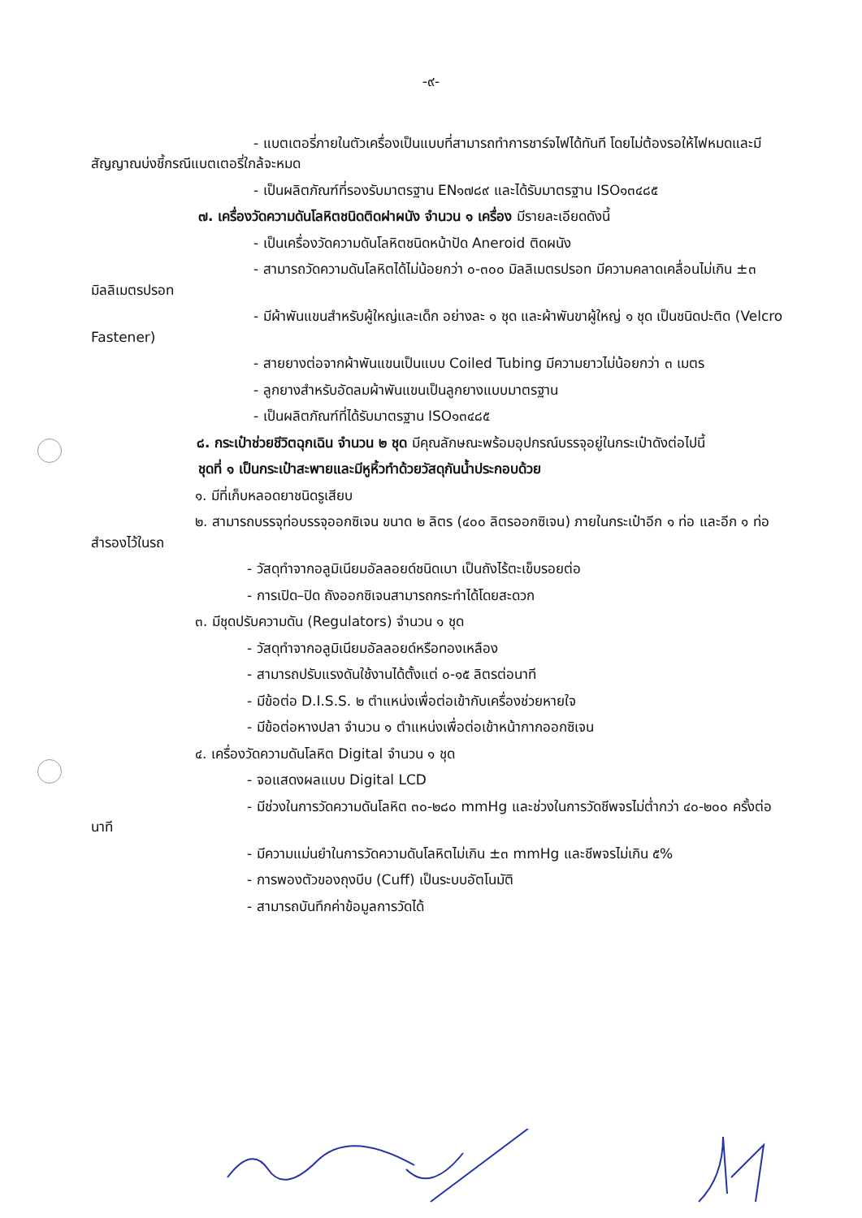-๙-
- แบตเตอรี่ภายในตัวเครื่องเป็นแบบที่สามารถทำการชาร์จไฟได้ทันที โดยไม่ต้องรอให้ไฟหมดและมีสัญญาณบ่งชี้กรณีแบตเตอรี่ใกล้จะหมด
- เป็นผลิตภัณฑ์ที่รองรับมาตรฐาน EN๑๗๘๙ และได้รับมาตรฐาน ISO๑๓๔๘๕
๗. เครื่องวัดความดันโลหิตชนิดติดฝาผนัง จำนวน ๑ เครื่อง มีรายละเอียดดังนี้
- เป็นเครื่องวัดความดันโลหิตชนิดหน้าปัด Aneroid ติดผนัง
- สามารถวัดความดันโลหิตได้ไม่น้อยกว่า ๐-๓๐๐ มิลลิเมตรปรอท มีความคลาดเคลื่อนไม่เกิน ±๓ มิลลิเมตรปรอท
- มีผ้าพันแขนสำหรับผู้ใหญ่และเด็ก อย่างละ ๑ ชุด และผ้าพันขาผู้ใหญ่ ๑ ชุด เป็นชนิดปะติด (Velcro Fastener)
- สายยางต่อจากผ้าพันแขนเป็นแบบ Coiled Tubing มีความยาวไม่น้อยกว่า ๓ เมตร
- ลูกยางสำหรับอัดลมผ้าพันแขนเป็นลูกยางแบบมาตรฐาน
- เป็นผลิตภัณฑ์ที่ได้รับมาตรฐาน ISO๑๓๔๘๕
๘. กระเป๋าช่วยชีวิตฉุกเฉิน จำนวน ๒ ชุด มีคุณลักษณะพร้อมอุปกรณ์บรรจุอยู่ในกระเป๋าดังต่อไปนี้
ชุดที่ ๑ เป็นกระเป๋าสะพายและมีหูหิ้วทำด้วยวัสดุกันน้ำประกอบด้วย
๑. มีที่เก็บหลอดยาชนิดรูเสียบ
๒. สามารถบรรจุท่อบรรจุออกซิเจน ขนาด ๒ ลิตร (๔๐๐ ลิตรออกซิเจน) ภายในกระเป๋าอีก ๑ ท่อ และอีก ๑ ท่อ สำรองไว้ในรถ
- วัสดุทำจากอลูมิเนียมอัลลอยด์ชนิดเบา เป็นถังไร้ตะเข็บรอยต่อ
- การเปิด–ปิด ถังออกซิเจนสามารถกระทำได้โดยสะดวก
๓. มีชุดปรับความดัน (Regulators) จำนวน ๑ ชุด
- วัสดุทำจากอลูมิเนียมอัลลอยด์หรือทองเหลือง
- สามารถปรับแรงดันใช้งานได้ตั้งแต่ ๐-๑๕ ลิตรต่อนาที
- มีข้อต่อ D.I.S.S. ๒ ตำแหน่งเพื่อต่อเข้ากับเครื่องช่วยหายใจ
- มีข้อต่อหางปลา จำนวน ๑ ตำแหน่งเพื่อต่อเข้าหน้ากากออกซิเจน
๔. เครื่องวัดความดันโลหิต Digital จำนวน ๑ ชุด
- จอแสดงผลแบบ Digital LCD
- มีช่วงในการวัดความดันโลหิต ๓๐-๒๘๐ mmHg และช่วงในการวัดชีพจรไม่ต่ำกว่า ๔๐-๒๐๐ ครั้งต่อนาที
- มีความแม่นยำในการวัดความดันโลหิตไม่เกิน ±๓ mmHg และชีพจรไม่เกิน ๕%
- การพองตัวของถุงบีบ (Cuff) เป็นระบบอัตโนมัติ
- สามารถบันทึกค่าข้อมูลการวัดได้